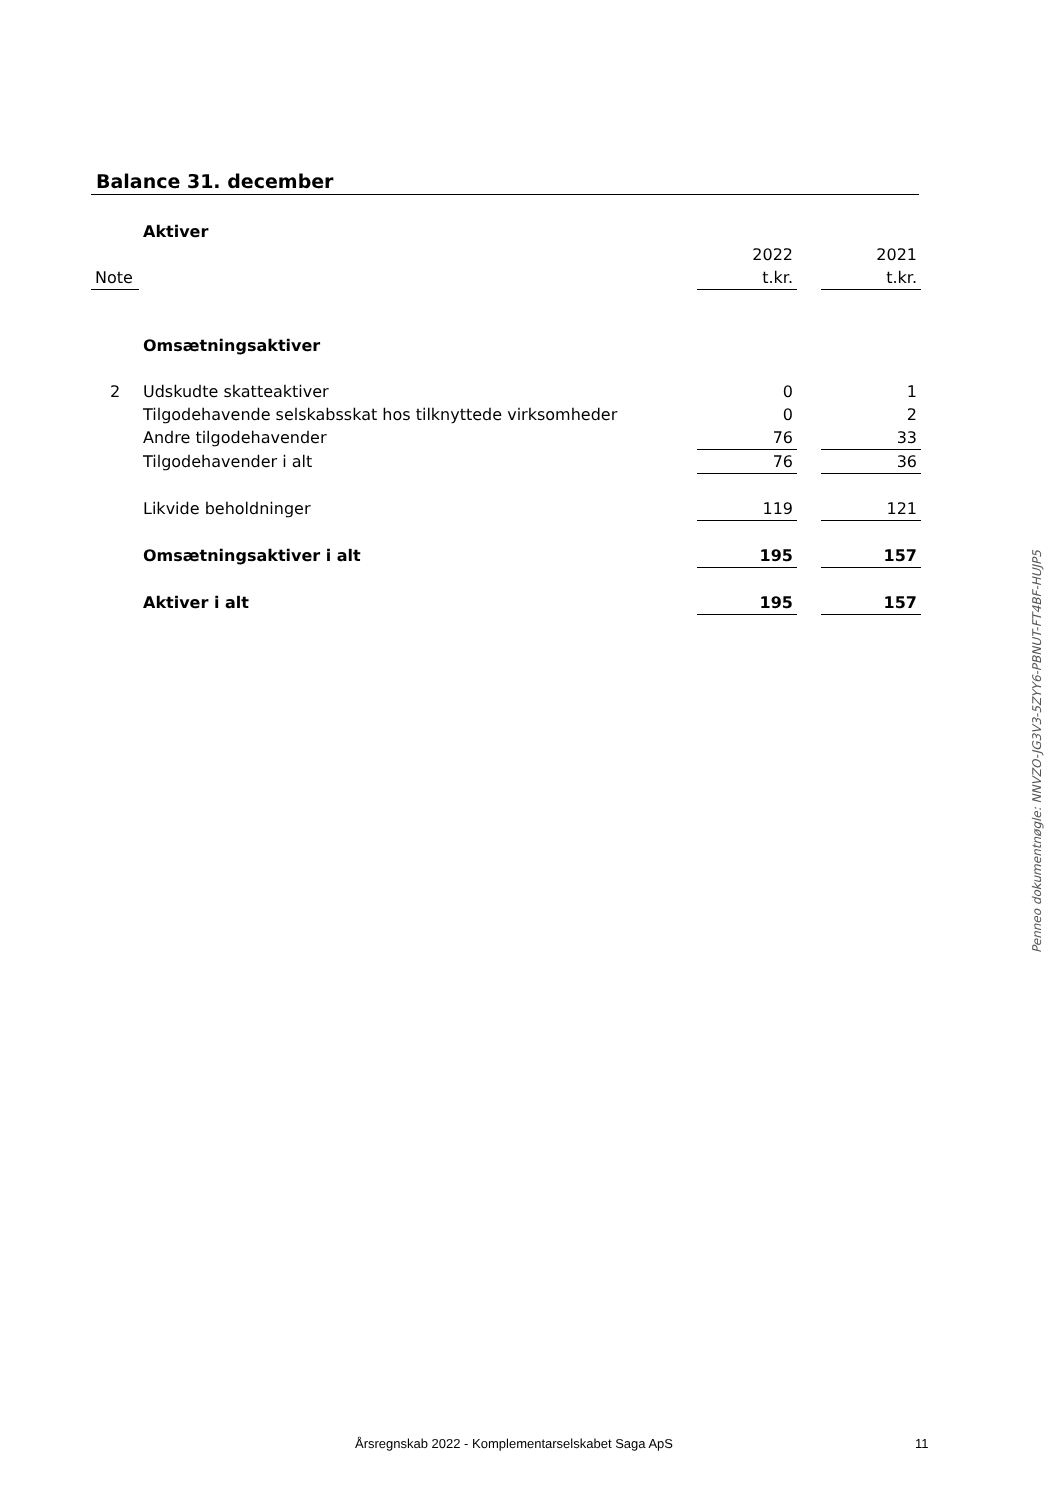Balance 31. december
| | Aktiver | | | |
| | | 2022 | | 2021 |
| Note | | t.kr. | | t.kr. |
| | Omsætningsaktiver | | | |
| 2 | Udskudte skatteaktiver | 0 | | 1 |
| | Tilgodehavende selskabsskat hos tilknyttede virksomheder | 0 | | 2 |
| | Andre tilgodehavender | 76 | | 33 |
| | Tilgodehavender i alt | 76 | | 36 |
| | Likvide beholdninger | 119 | | 121 |
| | Omsætningsaktiver i alt | 195 | | 157 |
| | Aktiver i alt | 195 | | 157 |
Penneo dokumentnøgle: NNVZO-JG3V3-5ZYY6-PBNUT-FT4BF-HUJP5
Årsregnskab 2022 - Komplementarselskabet Saga ApS 11